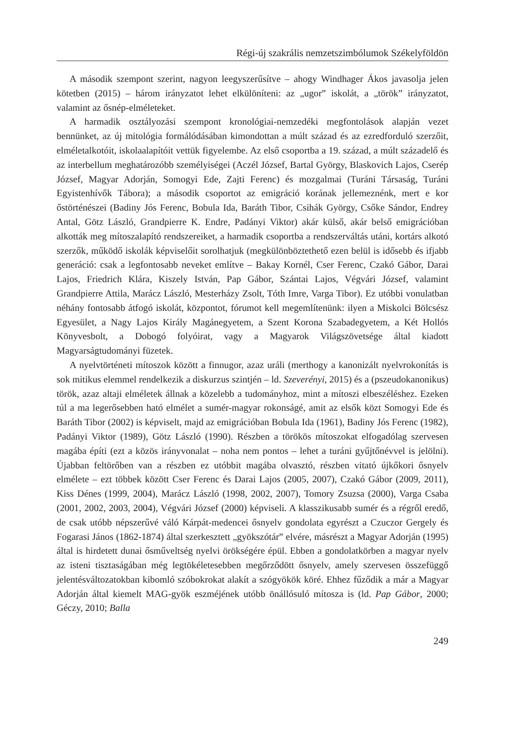Régi-új szakrális nemzetszimbólumok Székelyföldön
A második szempont szerint, nagyon leegyszerűsítve – ahogy Windhager Ákos javasolja jelen kötetben (2015) – három irányzatot lehet elkülöníteni: az „ugor” iskolát, a „török” irányzatot, valamint az ősnép-elméleteket.
A harmadik osztályozási szempont kronológiai-nemzedéki megfontolások alapján vezet bennünket, az új mitológia formálódásában kimondottan a múlt század és az ezredforduló szerzőit, elméletalkotóit, iskolaalapítóit vettük figyelembe. Az első csoportba a 19. század, a múlt századelő és az interbellum meghatározóbb személyiségei (Aczél József, Bartal György, Blaskovich Lajos, Cserép József, Magyar Adorján, Somogyi Ede, Zajti Ferenc) és mozgalmai (Turáni Társaság, Turáni Egyistenhívők Tábora); a második csoportot az emigráció korának jellemeznénk, mert e kor őstörténészei (Badiny Jós Ferenc, Bobula Ida, Baráth Tibor, Csihák György, Csőke Sándor, Endrey Antal, Götz László, Grandpierre K. Endre, Padányi Viktor) akár külső, akár belső emigrációban alkották meg mítoszalapító rendszereiket, a harmadik csoportba a rendszerváltás utáni, kortárs alkotó szerzők, működő iskolák képviselőit sorolhatjuk (megkülönböztethető ezen belül is idősebb és ifjabb generáció: csak a legfontosabb neveket említve – Bakay Kornél, Cser Ferenc, Czakó Gábor, Darai Lajos, Friedrich Klára, Kiszely István, Pap Gábor, Szántai Lajos, Végvári József, valamint Grandpierre Attila, Marácz László, Mesterházy Zsolt, Tóth Imre, Varga Tibor). Ez utóbbi vonulatban néhány fontosabb átfogó iskolát, központot, fórumot kell megemlítenünk: ilyen a Miskolci Bölcsész Egyesület, a Nagy Lajos Király Magánegyetem, a Szent Korona Szabadegyetem, a Két Hollós Könyvesbolt, a Dobogó folyóirat, vagy a Magyarok Világszövetsége által kiadott Magyarságtudományi füzetek.
A nyelvtörténeti mítoszok között a finnugor, azaz uráli (merthogy a kanonizált nyelvrokonítás is sok mitikus elemmel rendelkezik a diskurzus szintjén – ld. Szeverényi, 2015) és a (pszeudokanonikus) török, azaz altaji elméletek állnak a közelebb a tudományhoz, mint a mítoszi elbeszéléshez. Ezeken túl a ma legerősebben ható elmélet a sumér-magyar rokonságé, amit az elsők közt Somogyi Ede és Baráth Tibor (2002) is képviselt, majd az emigrációban Bobula Ida (1961), Badiny Jós Ferenc (1982), Padányi Viktor (1989), Götz László (1990). Részben a törökös mítoszokat elfogadólag szervesen magába építi (ezt a közös irányvonalat – noha nem pontos – lehet a turáni gyűjtőnévvel is jelölni). Újabban feltörőben van a részben ez utóbbit magába olvasztó, részben vitató újkőkori ősnyelv elmélete – ezt többek között Cser Ferenc és Darai Lajos (2005, 2007), Czakó Gábor (2009, 2011), Kiss Dénes (1999, 2004), Marácz László (1998, 2002, 2007), Tomory Zsuzsa (2000), Varga Csaba (2001, 2002, 2003, 2004), Végvári József (2000) képviseli. A klasszikusabb sumér és a régről eredő, de csak utóbb népszerűvé váló Kárpát-medencei ősnyelv gondolata egyrészt a Czuczor Gergely és Fogarasi János (1862-1874) által szerkesztett „gyökszótár” elvére, másrészt a Magyar Adorján (1995) által is hirdetett dunai ősműveltség nyelvi örökségére épül. Ebben a gondolatkörben a magyar nyelv az isteni tisztaságában még legtökéletesebben megőrződött ősnyelv, amely szervesen összefüggő jelentésváltozatokban kibomló szóbokrokat alakít a szógyökök köré. Ehhez fűződik a már a Magyar Adorján által kiemelt MAG-gyök eszméjének utóbb önállósuló mítosza is (ld. Pap Gábor, 2000; Géczy, 2010; Balla
249